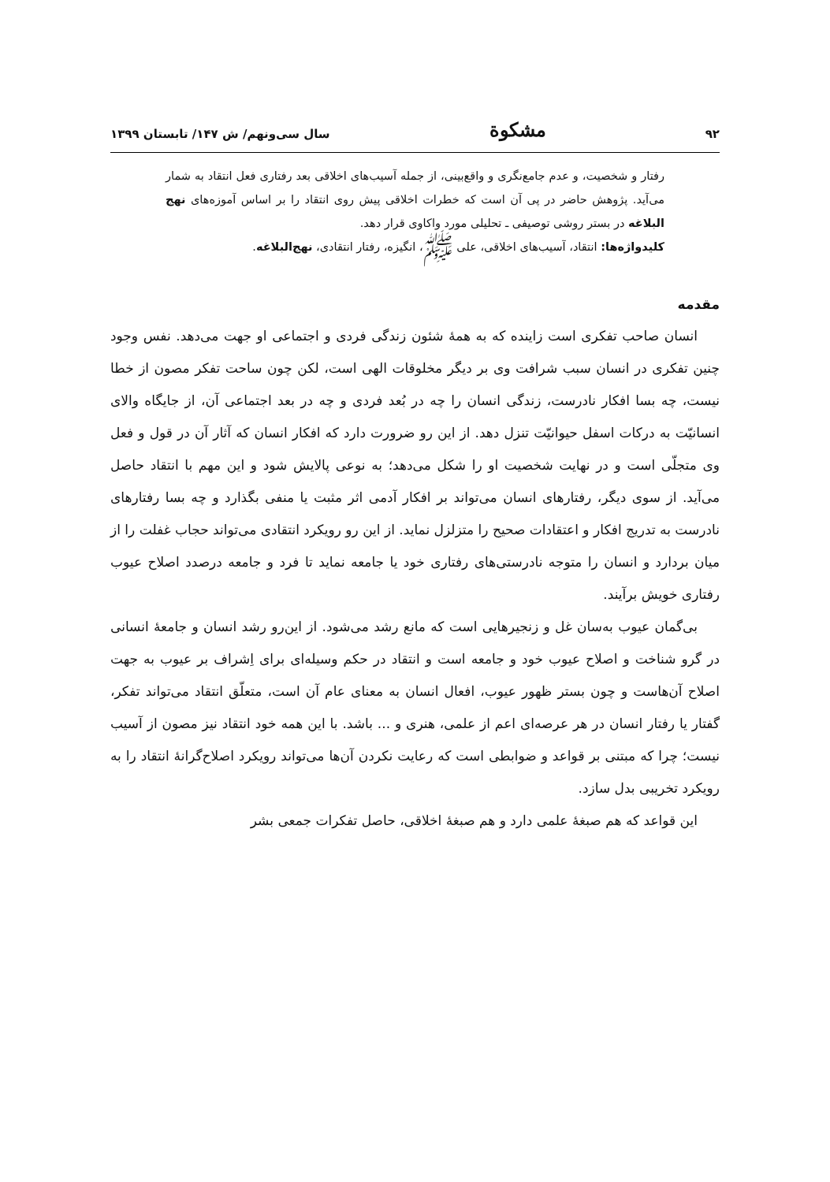۹۲ مشکوة سال سی‌ونهم/ ش ۱۴۷/ تابستان ۱۳۹۹
رفتار و شخصیت، و عدم جامع‌نگری و واقع‌بینی، از جمله آسیب‌های اخلاقی بعد رفتاری فعل انتقاد به شمار می‌آید. پژوهش حاضر در پی آن است که خطرات اخلاقی پیش روی انتقاد را بر اساس آموزه‌های نهج البلاغه در بستر روشی توصیفی ـ تحلیلی مورد واکاوی قرار دهد.
کلیدواژه‌ها: انتقاد، آسیب‌های اخلاقی، علی ﷺ، انگیزه، رفتار انتقادی، نهج‌البلاغه.
مقدمه
انسان صاحب تفکری است زاینده که به همهٔ شئون زندگی فردی و اجتماعی او جهت می‌دهد. نفس وجود چنین تفکری در انسان سبب شرافت وی بر دیگر مخلوقات الهی است، لکن چون ساحت تفکر مصون از خطا نیست، چه بسا افکار نادرست، زندگی انسان را چه در بُعد فردی و چه در بعد اجتماعی آن، از جایگاه والای انسانیّت به درکات اسفل حیوانیّت تنزل دهد. از این رو ضرورت دارد که افکار انسان که آثار آن در قول و فعل وی متجلّی است و در نهایت شخصیت او را شکل می‌دهد؛ به نوعی پالایش شود و این مهم با انتقاد حاصل می‌آید. از سوی دیگر، رفتارهای انسان می‌تواند بر افکار آدمی اثر مثبت یا منفی بگذارد و چه بسا رفتارهای نادرست به تدریج افکار و اعتقادات صحیح را متزلزل نماید. از این رو رویکرد انتقادی می‌تواند حجاب غفلت را از میان بردارد و انسان را متوجه نادرستی‌های رفتاری خود یا جامعه نماید تا فرد و جامعه درصدد اصلاح عیوب رفتاری خویش برآیند.
بی‌گمان عیوب به‌سان غل و زنجیرهایی است که مانع رشد می‌شود. از این‌رو رشد انسان و جامعهٔ انسانی در گرو شناخت و اصلاح عیوب خود و جامعه است و انتقاد در حکم وسیله‌ای برای اِشراف بر عیوب به جهت اصلاح آن‌هاست و چون بستر ظهور عیوب، افعال انسان به معنای عام آن است، متعلّق انتقاد می‌تواند تفکر، گفتار یا رفتار انسان در هر عرصه‌ای اعم از علمی، هنری و ... باشد. با این همه خود انتقاد نیز مصون از آسیب نیست؛ چرا که مبتنی بر قواعد و ضوابطی است که رعایت نکردن آن‌ها می‌تواند رویکرد اصلاح‌گرانهٔ انتقاد را به رویکرد تخریبی بدل سازد.
این قواعد که هم صبغهٔ علمی دارد و هم صبغهٔ اخلاقی، حاصل تفکرات جمعی بشر